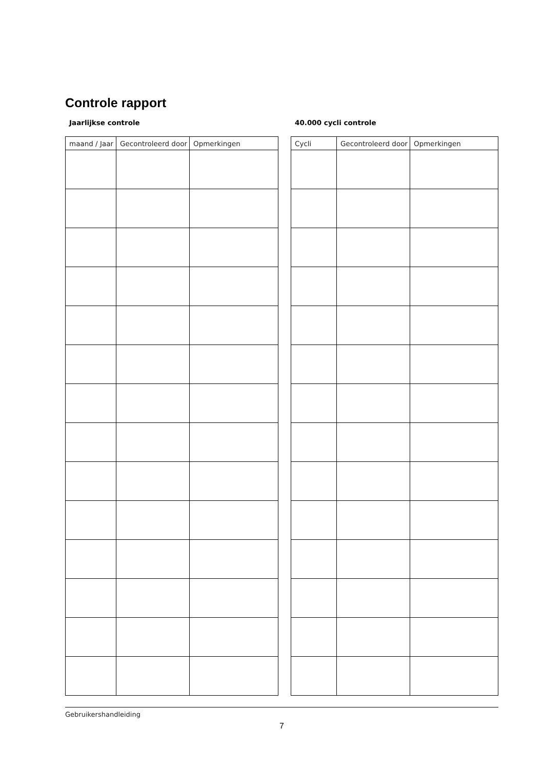Controle rapport
Jaarlijkse controle
| maand / Jaar | Gecontroleerd door | Opmerkingen |
| --- | --- | --- |
40.000 cycli controle
| Cycli | Gecontroleerd door | Opmerkingen |
| --- | --- | --- |
Gebruikershandleiding
7